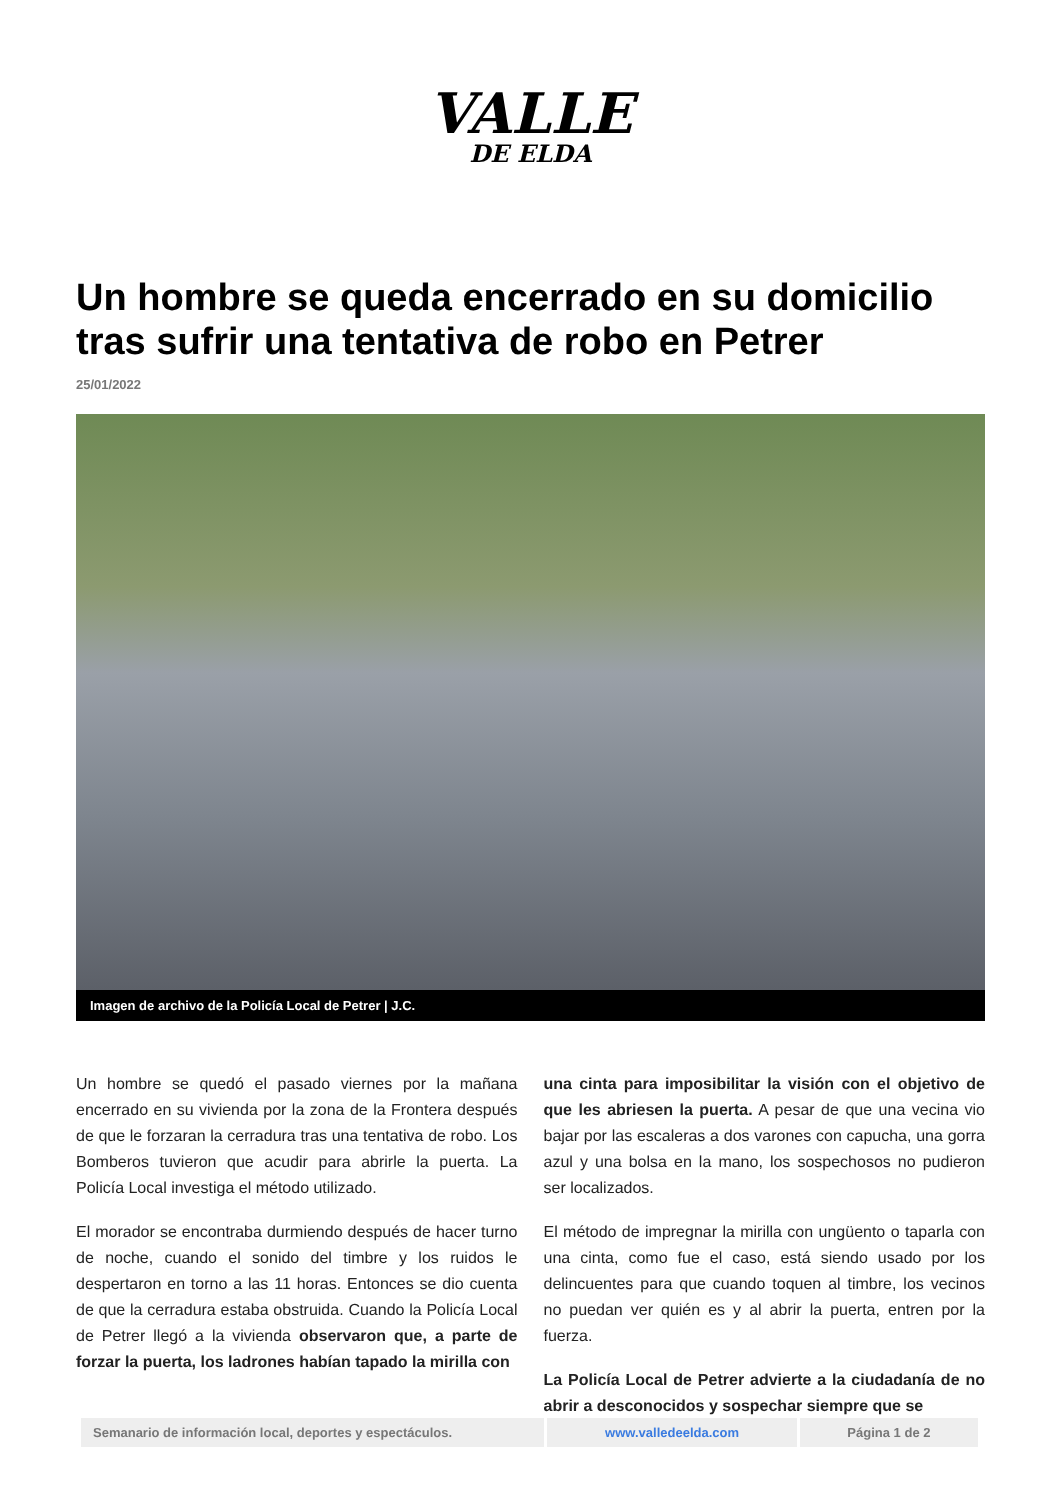VALLE
DE ELDA
Un hombre se queda encerrado en su domicilio tras sufrir una tentativa de robo en Petrer
25/01/2022
Imagen de archivo de la Policía Local de Petrer | J.C.
Un hombre se quedó el pasado viernes por la mañana encerrado en su vivienda por la zona de la Frontera después de que le forzaran la cerradura tras una tentativa de robo. Los Bomberos tuvieron que acudir para abrirle la puerta. La Policía Local investiga el método utilizado.
El morador se encontraba durmiendo después de hacer turno de noche, cuando el sonido del timbre y los ruidos le despertaron en torno a las 11 horas. Entonces se dio cuenta de que la cerradura estaba obstruida. Cuando la Policía Local de Petrer llegó a la vivienda observaron que, a parte de forzar la puerta, los ladrones habían tapado la mirilla con
una cinta para imposibilitar la visión con el objetivo de que les abriesen la puerta. A pesar de que una vecina vio bajar por las escaleras a dos varones con capucha, una gorra azul y una bolsa en la mano, los sospechosos no pudieron ser localizados.
El método de impregnar la mirilla con ungüento o taparla con una cinta, como fue el caso, está siendo usado por los delincuentes para que cuando toquen al timbre, los vecinos no puedan ver quién es y al abrir la puerta, entren por la fuerza.
La Policía Local de Petrer advierte a la ciudadanía de no abrir a desconocidos y sospechar siempre que se
| Semanario de información local, deportes y espectáculos. | www.valledeelda.com | Página 1 de 2 |